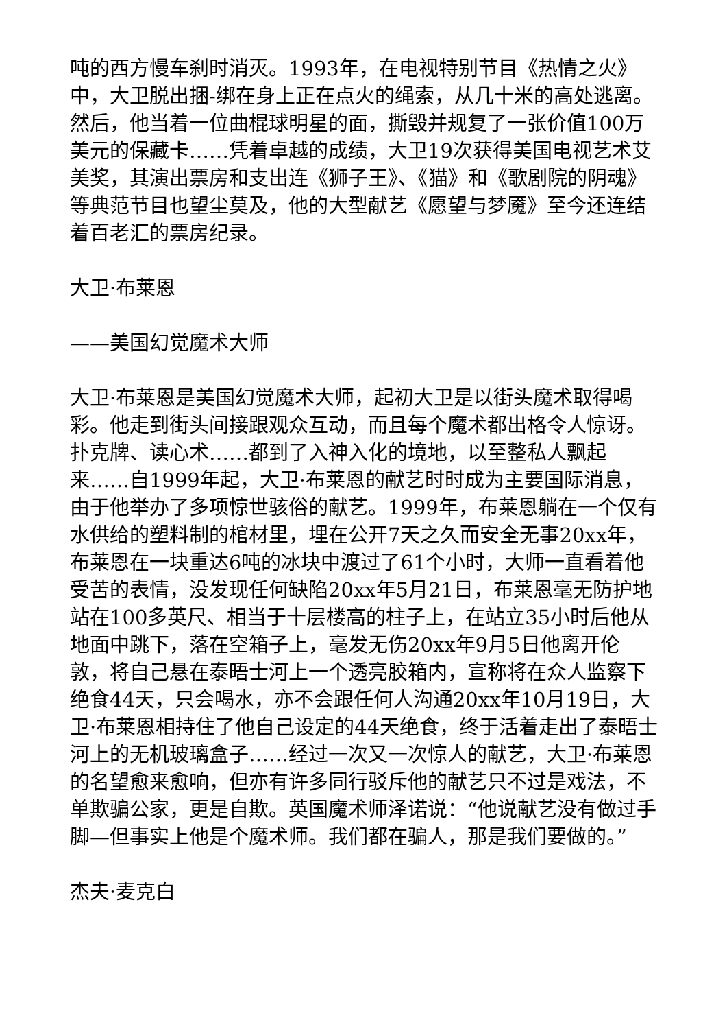吨的西方慢车刹时消灭。1993年，在电视特别节目《热情之火》中，大卫脱出捆-绑在身上正在点火的绳索，从几十米的高处逃离。然后，他当着一位曲棍球明星的面，撕毁并规复了一张价值100万美元的保藏卡……凭着卓越的成绩，大卫19次获得美国电视艺术艾美奖，其演出票房和支出连《狮子王》、《猫》和《歌剧院的阴魂》等典范节目也望尘莫及，他的大型献艺《愿望与梦魇》至今还连结着百老汇的票房纪录。
大卫·布莱恩
——美国幻觉魔术大师
大卫·布莱恩是美国幻觉魔术大师，起初大卫是以街头魔术取得喝彩。他走到街头间接跟观众互动，而且每个魔术都出格令人惊讶。扑克牌、读心术……都到了入神入化的境地，以至整私人飘起来……自1999年起，大卫·布莱恩的献艺时时成为主要国际消息，由于他举办了多项惊世骇俗的献艺。1999年，布莱恩躺在一个仅有水供给的塑料制的棺材里，埋在公开7天之久而安全无事20xx年，布莱恩在一块重达6吨的冰块中渡过了61个小时，大师一直看着他受苦的表情，没发现任何缺陷20xx年5月21日，布莱恩毫无防护地站在100多英尺、相当于十层楼高的柱子上，在站立35小时后他从地面中跳下，落在空箱子上，毫发无伤20xx年9月5日他离开伦敦，将自己悬在泰晤士河上一个透亮胶箱内，宣称将在众人监察下绝食44天，只会喝水，亦不会跟任何人沟通20xx年10月19日，大卫·布莱恩相持住了他自己设定的44天绝食，终于活着走出了泰晤士河上的无机玻璃盒子……经过一次又一次惊人的献艺，大卫·布莱恩的名望愈来愈响，但亦有许多同行驳斥他的献艺只不过是戏法，不单欺骗公家，更是自欺。英国魔术师泽诺说：“他说献艺没有做过手脚—但事实上他是个魔术师。我们都在骗人，那是我们要做的。”
杰夫·麦克白